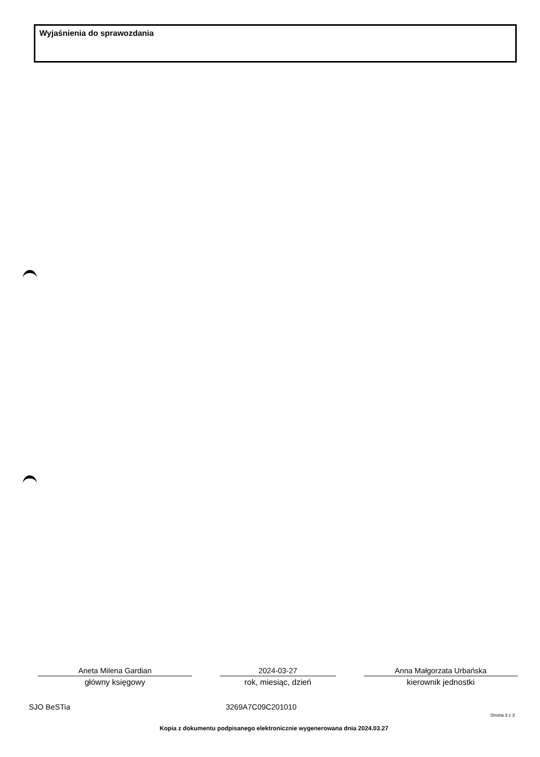Wyjaśnienia do sprawozdania
Aneta Milena Gardian
główny księgowy
2024-03-27
rok, miesiąc, dzień
Anna Małgorzata Urbańska
kierownik jednostki
SJO BeSTia 3269A7C09C201010
Strona 3 z 3
Kopia z dokumentu podpisanego elektronicznie wygenerowana dnia 2024.03.27